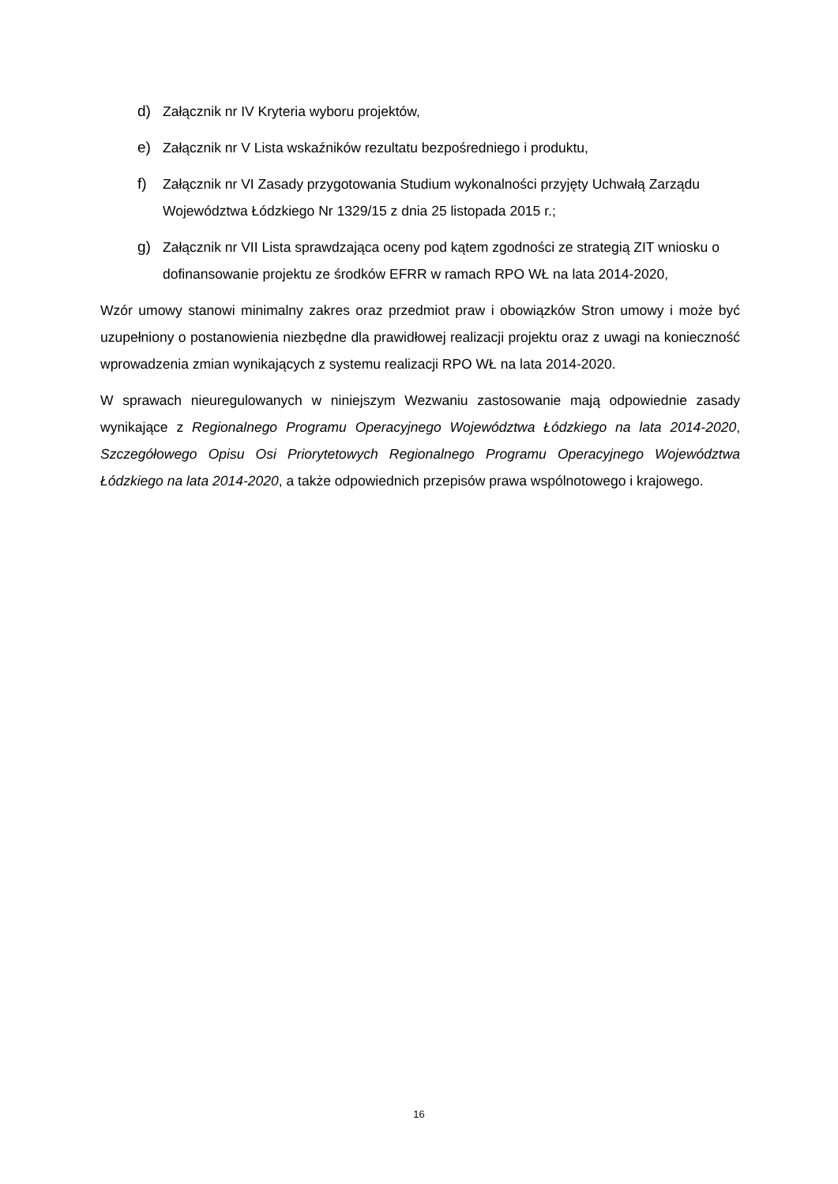d) Załącznik nr IV Kryteria wyboru projektów,
e) Załącznik nr V Lista wskaźników rezultatu bezpośredniego i produktu,
f) Załącznik nr VI Zasady przygotowania Studium wykonalności przyjęty Uchwałą Zarządu Województwa Łódzkiego Nr 1329/15 z dnia 25 listopada 2015 r.;
g) Załącznik nr VII Lista sprawdzająca oceny pod kątem zgodności ze strategią ZIT wniosku o dofinansowanie projektu ze środków EFRR w ramach RPO WŁ na lata 2014-2020,
Wzór umowy stanowi minimalny zakres oraz przedmiot praw i obowiązków Stron umowy i może być uzupełniony o postanowienia niezbędne dla prawidłowej realizacji projektu oraz z uwagi na konieczność wprowadzenia zmian wynikających z systemu realizacji RPO WŁ na lata 2014-2020.
W sprawach nieuregulowanych w niniejszym Wezwaniu zastosowanie mają odpowiednie zasady wynikające z Regionalnego Programu Operacyjnego Województwa Łódzkiego na lata 2014-2020, Szczegółowego Opisu Osi Priorytetowych Regionalnego Programu Operacyjnego Województwa Łódzkiego na lata 2014-2020, a także odpowiednich przepisów prawa wspólnotowego i krajowego.
16